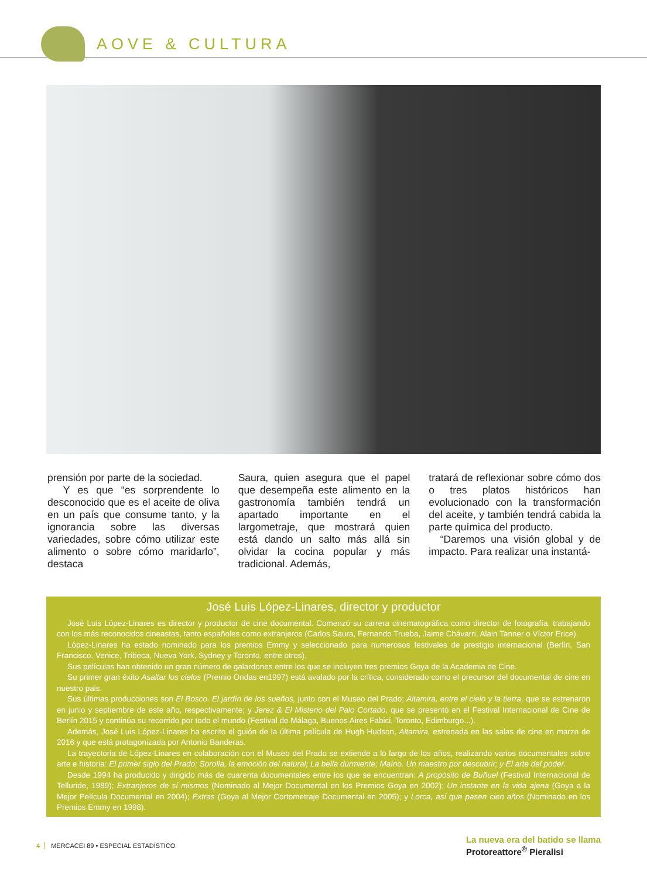AOVE & CULTURA
prensión por parte de la sociedad.
Y es que “es sorprendente lo desconocido que es el aceite de oliva en un país que consume tanto, y la ignorancia sobre las diversas variedades, sobre cómo utilizar este alimento o sobre cómo maridarlo”, destaca
Saura, quien asegura que el papel que desempeña este alimento en la gastronomía también tendrá un apartado importante en el largometraje, que mostrará quien está dando un salto más allá sin olvidar la cocina popular y más tradicional. Además,
tratará de reflexionar sobre cómo dos o tres platos históricos han evolucionado con la transformación del aceite, y también tendrá cabida la parte química del producto.
“Daremos una visión global y de impacto. Para realizar una instantá-
José Luis López-Linares, director y productor
José Luis López-Linares es director y productor de cine documental. Comenzó su carrera cinematográfica como director de fotografía, trabajando con los más reconocidos cineastas, tanto españoles como extranjeros (Carlos Saura, Fernando Trueba, Jaime Chávarri, Alain Tanner o Víctor Erice).
López-Linares ha estado nominado para los premios Emmy y seleccionado para numerosos festivales de prestigio internacional (Berlín, San Francisco, Venice, Tribeca, Nueva York, Sydney y Toronto, entre otros).
Sus películas han obtenido un gran número de galardones entre los que se incluyen tres premios Goya de la Academia de Cine.
Su primer gran éxito Asaltar los cielos (Premio Ondas en1997) está avalado por la crítica, considerado como el precursor del documental de cine en nuestro pais.
Sus últimas producciones son El Bosco. El jardín de los sueños, junto con el Museo del Prado; Altamira, entre el cielo y la tierra, que se estrenaron en junio y septiembre de este año, respectivamente; y Jerez & El Misterio del Palo Cortado, que se presentó en el Festival Internacional de Cine de Berlín 2015 y continúa su recorrido por todo el mundo (Festival de Málaga, Buenos Aires Fabici, Toronto, Edimburgo...).
Además, José Luis López-Linares ha escrito el guión de la última película de Hugh Hudson, Altamira, estrenada en las salas de cine en marzo de 2016 y que está protagonizada por Antonio Banderas.
La trayectoria de López-Linares en colaboración con el Museo del Prado se extiende a lo largo de los años, realizando varios documentales sobre arte e historia: El primer siglo del Prado; Sorolla, la emoción del natural; La bella durmiente; Maíno. Un maestro por descubrir; y El arte del poder.
Desde 1994 ha producido y dirigido más de cuarenta documentales entre los que se encuentran: A propósito de Buñuel (Festival Internacional de Telluride, 1989); Extranjeros de sí mismos (Nominado al Mejor Documental en los Premios Goya en 2002); Un instante en la vida ajena (Goya a la Mejor Película Documental en 2004); Extras (Goya al Mejor Cortometraje Documental en 2005); y Lorca, así que pasen cien años (Nominado en los Premios Emmy en 1998).
4 MERCACEI 89 • ESPECIAL ESTADÍSTICO
La nueva era del batido se llama
Protoreattore<sup>®</sup> Pieralisi